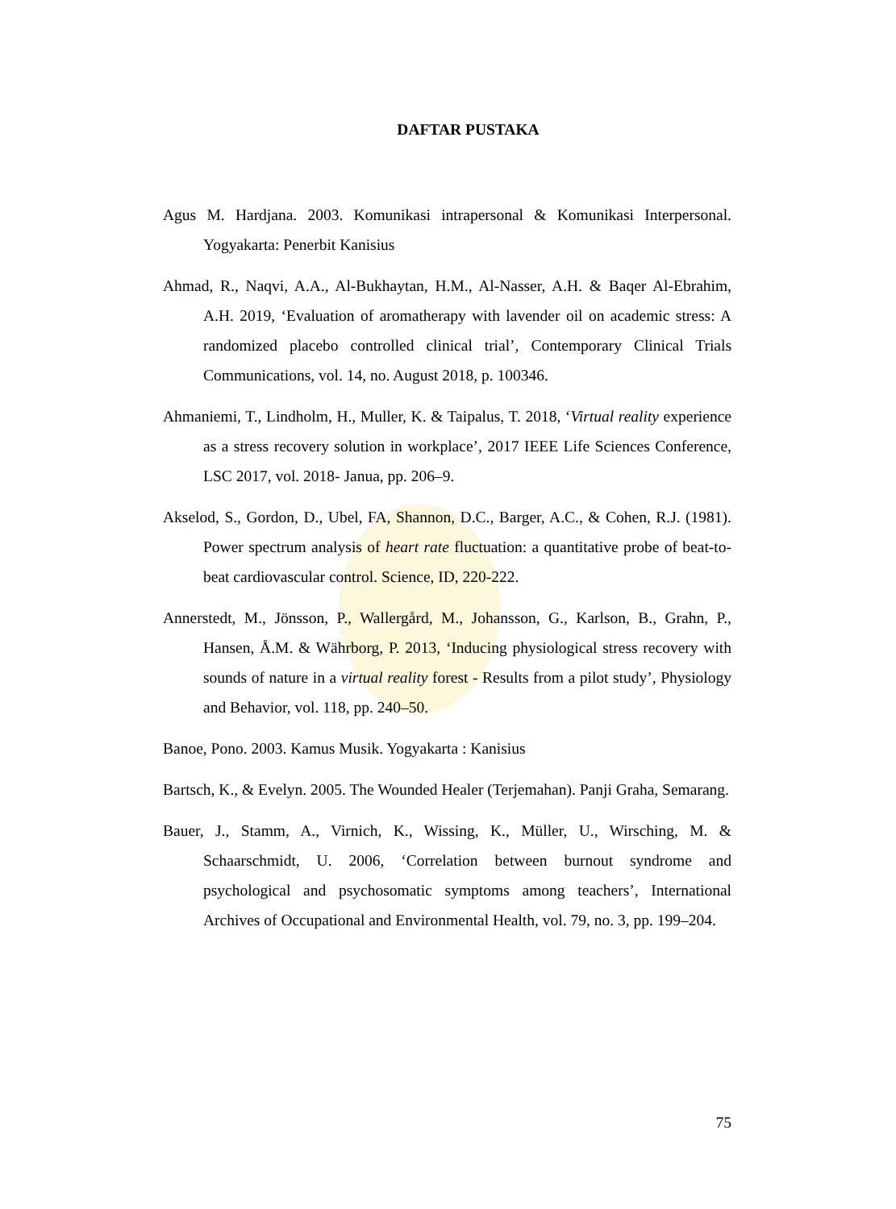DAFTAR PUSTAKA
Agus M. Hardjana. 2003. Komunikasi intrapersonal & Komunikasi Interpersonal. Yogyakarta: Penerbit Kanisius
Ahmad, R., Naqvi, A.A., Al-Bukhaytan, H.M., Al-Nasser, A.H. & Baqer Al-Ebrahim, A.H. 2019, ‘Evaluation of aromatherapy with lavender oil on academic stress: A randomized placebo controlled clinical trial’, Contemporary Clinical Trials Communications, vol. 14, no. August 2018, p. 100346.
Ahmaniemi, T., Lindholm, H., Muller, K. & Taipalus, T. 2018, ‘Virtual reality experience as a stress recovery solution in workplace’, 2017 IEEE Life Sciences Conference, LSC 2017, vol. 2018- Janua, pp. 206–9.
Akselod, S., Gordon, D., Ubel, FA, Shannon, D.C., Barger, A.C., & Cohen, R.J. (1981). Power spectrum analysis of heart rate fluctuation: a quantitative probe of beat-to-beat cardiovascular control. Science, ID, 220-222.
Annerstedt, M., Jönsson, P., Wallergård, M., Johansson, G., Karlson, B., Grahn, P., Hansen, Å.M. & Währborg, P. 2013, ‘Inducing physiological stress recovery with sounds of nature in a virtual reality forest - Results from a pilot study’, Physiology and Behavior, vol. 118, pp. 240–50.
Banoe, Pono. 2003. Kamus Musik. Yogyakarta : Kanisius
Bartsch, K., & Evelyn. 2005. The Wounded Healer (Terjemahan). Panji Graha, Semarang.
Bauer, J., Stamm, A., Virnich, K., Wissing, K., Müller, U., Wirsching, M. & Schaarschmidt, U. 2006, ‘Correlation between burnout syndrome and psychological and psychosomatic symptoms among teachers’, International Archives of Occupational and Environmental Health, vol. 79, no. 3, pp. 199–204.
75